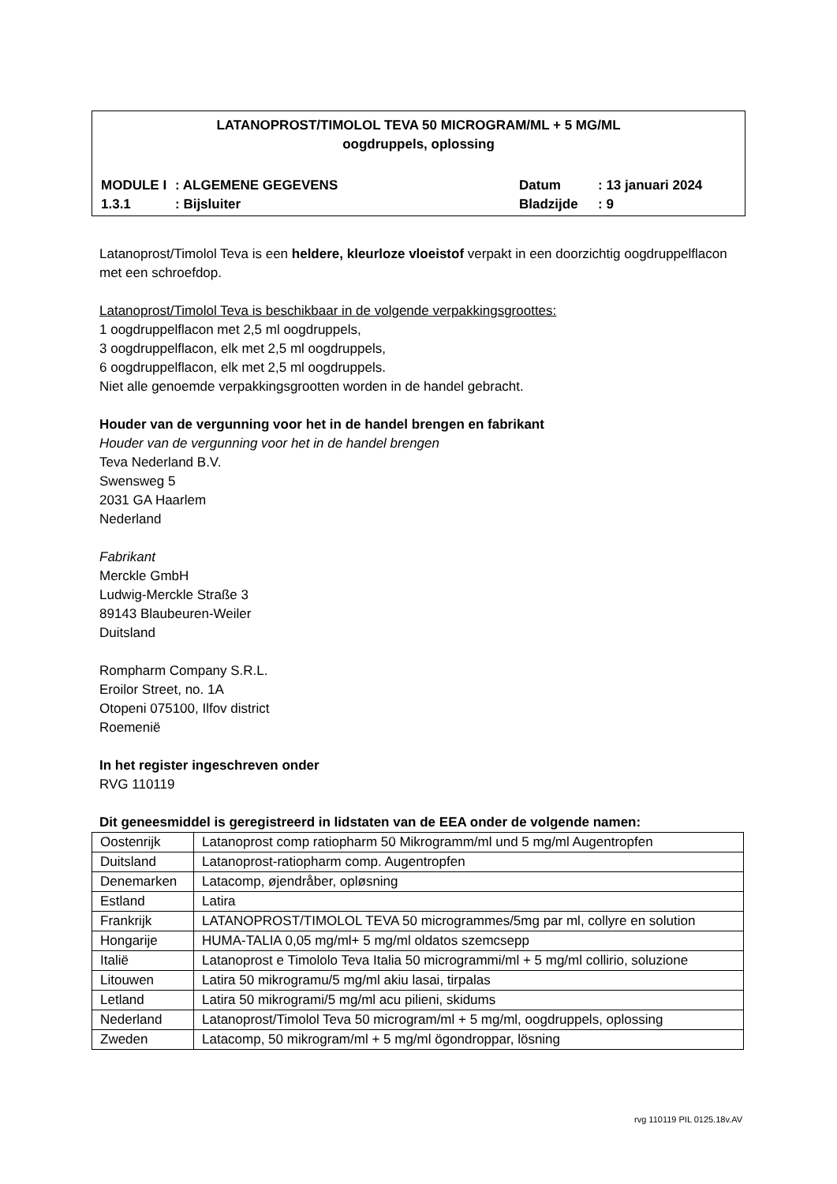LATANOPROST/TIMOLOL TEVA 50 MICROGRAM/ML + 5 MG/ML
oogdruppels, oplossing
MODULE I: ALGEMENE GEGEVENS Datum: 13 januari 2024
1.3.1: Bijsluiter Bladzijde: 9
Latanoprost/Timolol Teva is een heldere, kleurloze vloeistof verpakt in een doorzichtig oogdruppelflacon met een schroefdop.
Latanoprost/Timolol Teva is beschikbaar in de volgende verpakkingsgroottes:
1 oogdruppelflacon met 2,5 ml oogdruppels,
3 oogdruppelflacon, elk met 2,5 ml oogdruppels,
6 oogdruppelflacon, elk met 2,5 ml oogdruppels.
Niet alle genoemde verpakkingsgrootten worden in de handel gebracht.
Houder van de vergunning voor het in de handel brengen en fabrikant
Houder van de vergunning voor het in de handel brengen
Teva Nederland B.V.
Swensweg 5
2031 GA Haarlem
Nederland
Fabrikant
Merckle GmbH
Ludwig-Merckle Straße 3
89143 Blaubeuren-Weiler
Duitsland
Rompharm Company S.R.L.
Eroilor Street, no. 1A
Otopeni 075100, Ilfov district
Roemenië
In het register ingeschreven onder
RVG 110119
Dit geneesmiddel is geregistreerd in lidstaten van de EEA onder de volgende namen:
| Oostenrijk | Latanoprost comp ratiopharm 50 Mikrogramm/ml und 5 mg/ml Augentropfen |
| Duitsland | Latanoprost-ratiopharm comp. Augentropfen |
| Denemarken | Latacomp, øjendråber, opløsning |
| Estland | Latira |
| Frankrijk | LATANOPROST/TIMOLOL TEVA 50 microgrammes/5mg par ml, collyre en solution |
| Hongarije | HUMA-TALIA 0,05 mg/ml+ 5 mg/ml oldatos szemcsepp |
| Italië | Latanoprost e Timololo Teva Italia 50 microgrammi/ml + 5 mg/ml collirio, soluzione |
| Litouwen | Latira 50 mikrogramu/5 mg/ml akiu lasai, tirpalas |
| Letland | Latira 50 mikrogrami/5 mg/ml acu pilieni, skidums |
| Nederland | Latanoprost/Timolol Teva 50 microgram/ml + 5 mg/ml, oogdruppels, oplossing |
| Zweden | Latacomp, 50 mikrogram/ml + 5 mg/ml ögondroppar, lösning |
rvg 110119 PIL 0125.18v.AV